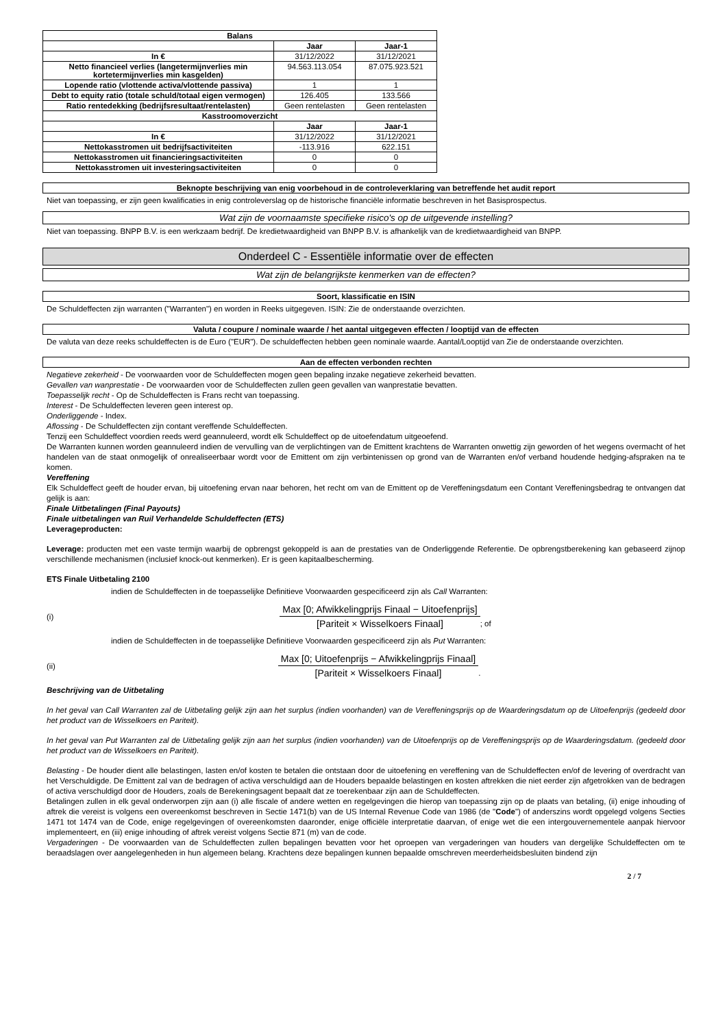| Balans | | |
| --- | --- | --- |
| | Jaar | Jaar-1 |
| In € | 31/12/2022 | 31/12/2021 |
| Netto financieel verlies (langetermijnverlies min kortetermijnverlies min kasgelden) | 94.563.113.054 | 87.075.923.521 |
| Lopende ratio (vlottende activa/vlottende passiva) | 1 | 1 |
| Debt to equity ratio (totale schuld/totaal eigen vermogen) | 126.405 | 133.566 |
| Ratio rentedekking (bedrijfsresultaat/rentelasten) | Geen rentelasten | Geen rentelasten |
| Kasstroomoverzicht | | |
| | Jaar | Jaar-1 |
| In € | 31/12/2022 | 31/12/2021 |
| Nettokasstromen uit bedrijfsactiviteiten | -113.916 | 622.151 |
| Nettokasstromen uit financieringsactiviteiten | 0 | 0 |
| Nettokasstromen uit investeringsactiviteiten | 0 | 0 |
Beknopte beschrijving van enig voorbehoud in de controleverklaring van betreffende het audit report
Niet van toepassing, er zijn geen kwalificaties in enig controleverslag op de historische financiële informatie beschreven in het Basisprospectus.
Wat zijn de voornaamste specifieke risico's op de uitgevende instelling?
Niet van toepassing. BNPP B.V. is een werkzaam bedrijf. De kredietwaardigheid van BNPP B.V. is afhankelijk van de kredietwaardigheid van BNPP.
Onderdeel C - Essentiële informatie over de effecten
Wat zijn de belangrijkste kenmerken van de effecten?
Soort, klassificatie en ISIN
De Schuldeffecten zijn warranten ("Warranten") en worden in Reeks uitgegeven. ISIN: Zie de onderstaande overzichten.
Valuta / coupure / nominale waarde / het aantal uitgegeven effecten / looptijd van de effecten
De valuta van deze reeks schuldeffecten is de Euro ("EUR"). De schuldeffecten hebben geen nominale waarde. Aantal/Looptijd van Zie de onderstaande overzichten.
Aan de effecten verbonden rechten
Negatieve zekerheid - De voorwaarden voor de Schuldeffecten mogen geen bepaling inzake negatieve zekerheid bevatten.
Gevallen van wanprestatie - De voorwaarden voor de Schuldeffecten zullen geen gevallen van wanprestatie bevatten.
Toepasselijk recht - Op de Schuldeffecten is Frans recht van toepassing.
Interest - De Schuldeffecten leveren geen interest op.
Onderliggende - Index.
Aflossing - De Schuldeffecten zijn contant vereffende Schuldeffecten.
Tenzij een Schuldeffect voordien reeds werd geannuleerd, wordt elk Schuldeffect op de uitoefendatum uitgeoefend.
De Warranten kunnen worden geannuleerd indien de vervulling van de verplichtingen van de Emittent krachtens de Warranten onwettig zijn geworden of het wegens overmacht of het handelen van de staat onmogelijk of onrealiseerbaar wordt voor de Emittent om zijn verbintenissen op grond van de Warranten en/of verband houdende hedging-afspraken na te komen.
Vereffening
Elk Schuldeffect geeft de houder ervan, bij uitoefening ervan naar behoren, het recht om van de Emittent op de Vereffeningsdatum een Contant Vereffeningsbedrag te ontvangen dat gelijk is aan:
Finale Uitbetalingen (Final Payouts)
Finale uitbetalingen van Ruil Verhandelde Schuldeffecten (ETS)
Leverageproducten:
Leverage: producten met een vaste termijn waarbij de opbrengst gekoppeld is aan de prestaties van de Onderliggende Referentie. De opbrengstberekening kan gebaseerd zijnop verschillende mechanismen (inclusief knock-out kenmerken). Er is geen kapitaalbescherming.
ETS Finale Uitbetaling 2100
indien de Schuldeffecten in de toepasselijke Definitieve Voorwaarden gespecificeerd zijn als Call Warranten:
(i)
Max [0; Afwikkelingprijs Finaal − Uitoefenprijs]
[Pariteit × Wisselkoers Finaal]
; of
indien de Schuldeffecten in de toepasselijke Definitieve Voorwaarden gespecificeerd zijn als Put Warranten:
(ii)
Max [0; Uitoefenprijs − Afwikkelingprijs Finaal]
[Pariteit × Wisselkoers Finaal]
.
Beschrijving van de Uitbetaling
In het geval van Call Warranten zal de Uitbetaling gelijk zijn aan het surplus (indien voorhanden) van de Vereffeningsprijs op de Waarderingsdatum op de Uitoefenprijs (gedeeld door het product van de Wisselkoers en Pariteit).
In het geval van Put Warranten zal de Uitbetaling gelijk zijn aan het surplus (indien voorhanden) van de Uitoefenprijs op de Vereffeningsprijs op de Waarderingsdatum. (gedeeld door het product van de Wisselkoers en Pariteit).
Belasting - De houder dient alle belastingen, lasten en/of kosten te betalen die ontstaan door de uitoefening en vereffening van de Schuldeffecten en/of de levering of overdracht van het Verschuldigde. De Emittent zal van de bedragen of activa verschuldigd aan de Houders bepaalde belastingen en kosten aftrekken die niet eerder zijn afgetrokken van de bedragen of activa verschuldigd door de Houders, zoals de Berekeningsagent bepaalt dat ze toerekenbaar zijn aan de Schuldeffecten.
Betalingen zullen in elk geval onderworpen zijn aan (i) alle fiscale of andere wetten en regelgevingen die hierop van toepassing zijn op de plaats van betaling, (ii) enige inhouding of aftrek die vereist is volgens een overeenkomst beschreven in Sectie 1471(b) van de US Internal Revenue Code van 1986 (de "Code") of anderszins wordt opgelegd volgens Secties 1471 tot 1474 van de Code, enige regelgevingen of overeenkomsten daaronder, enige officiële interpretatie daarvan, of enige wet die een intergouvernementele aanpak hiervoor implementeert, en (iii) enige inhouding of aftrek vereist volgens Sectie 871 (m) van de code.
Vergaderingen - De voorwaarden van de Schuldeffecten zullen bepalingen bevatten voor het oproepen van vergaderingen van houders van dergelijke Schuldeffecten om te beraadslagen over aangelegenheden in hun algemeen belang. Krachtens deze bepalingen kunnen bepaalde omschreven meerderheidsbesluiten bindend zijn
2 / 7